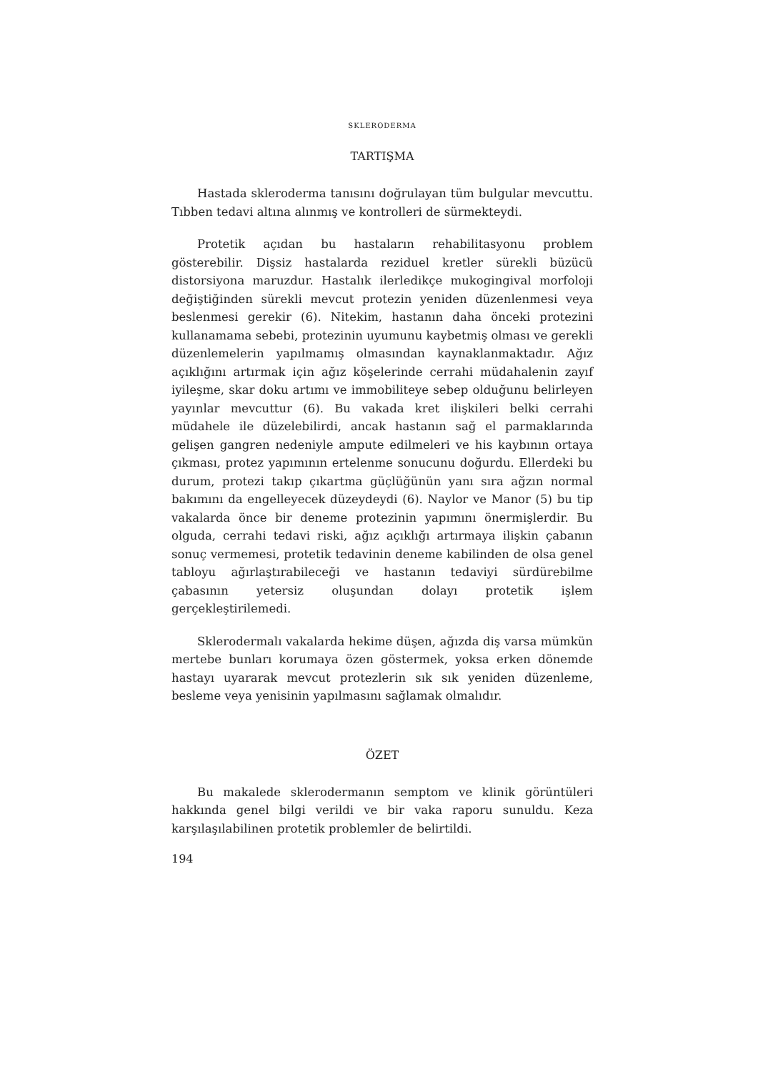SKLERODERMA
TARTIŞMA
Hastada skleroderma tanısını doğrulayan tüm bulgular mevcuttu. Tıbben tedavi altına alınmış ve kontrolleri de sürmekteydi.
Protetik açıdan bu hastaların rehabilitasyonu problem gösterebilir. Dişsiz hastalarda reziduel kretler sürekli büzücü distorsiyona maruzdur. Hastalık ilerledikçe mukogingival morfoloji değiştiğinden sürekli mevcut protezin yeniden düzenlenmesi veya beslenmesi gerekir (6). Nitekim, hastanın daha önceki protezini kullanamama sebebi, protezinin uyumunu kaybetmiş olması ve gerekli düzenlemelerin yapılmamış olmasından kaynaklanmaktadır. Ağız açıklığını artırmak için ağız köşelerinde cerrahi müdahalenin zayıf iyileşme, skar doku artımı ve immobiliteye sebep olduğunu belirleyen yayınlar mevcuttur (6). Bu vakada kret ilişkileri belki cerrahi müdahele ile düzelebilirdi, ancak hastanın sağ el parmaklarında gelişen gangren nedeniyle ampute edilmeleri ve his kaybının ortaya çıkması, protez yapımının ertelenme sonucunu doğurdu. Ellerdeki bu durum, protezi takıp çıkartma güçlüğünün yanı sıra ağzın normal bakımını da engelleyecek düzeydeydi (6). Naylor ve Manor (5) bu tip vakalarda önce bir deneme protezinin yapımını önermişlerdir. Bu olguda, cerrahi tedavi riski, ağız açıklığı artırmaya ilişkin çabanın sonuç vermemesi, protetik tedavinin deneme kabilinden de olsa genel tabloyu ağırlaştırabileceği ve hastanın tedaviyi sürdürebilme çabasının yetersiz oluşundan dolayı protetik işlem gerçekleştirilemedi.
Sklerodermalı vakalarda hekime düşen, ağızda diş varsa mümkün mertebe bunları korumaya özen göstermek, yoksa erken dönemde hastayı uyararak mevcut protezlerin sık sık yeniden düzenleme, besleme veya yenisinin yapılmasını sağlamak olmalıdır.
ÖZET
Bu makalede sklerodermanın semptom ve klinik görüntüleri hakkında genel bilgi verildi ve bir vaka raporu sunuldu. Keza karşılaşılabilinen protetik problemler de belirtildi.
194